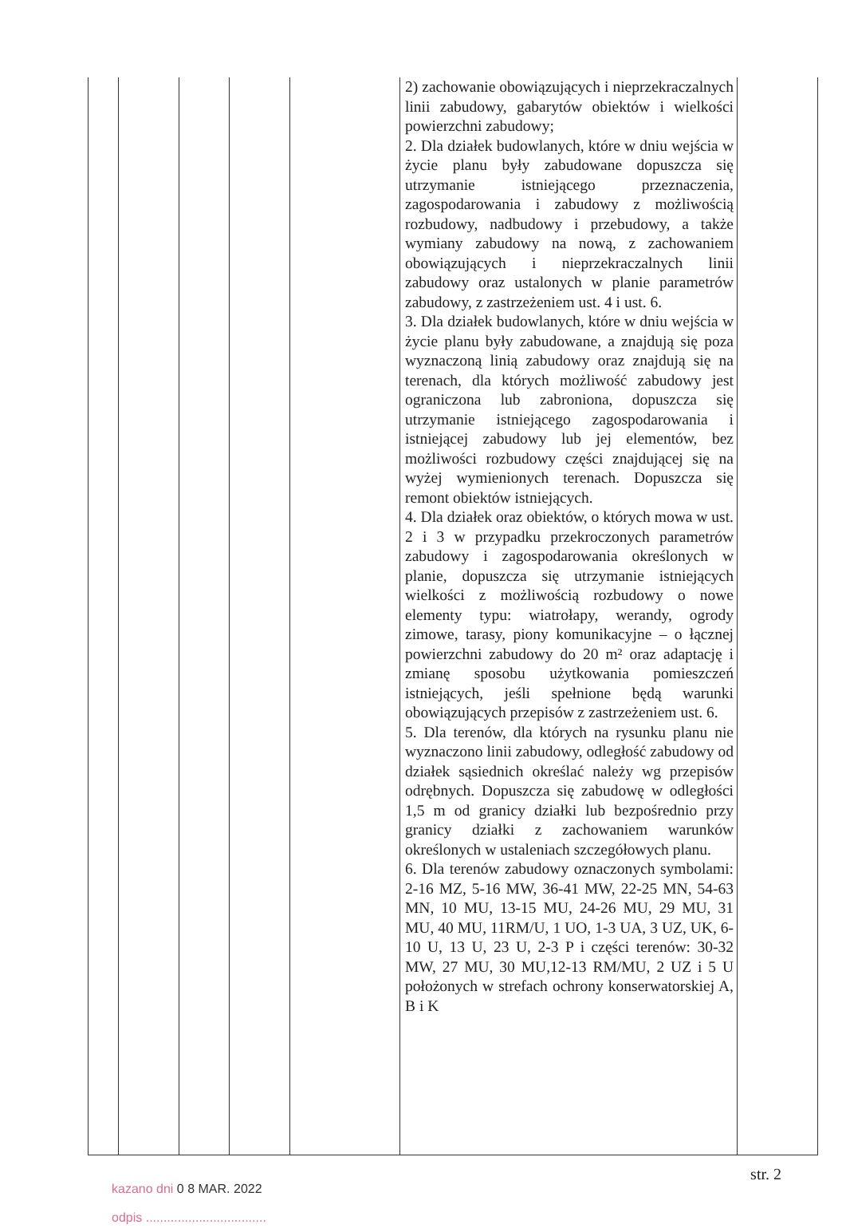| | | | | | 2) zachowanie obowiązujących i nieprzekraczalnych linii zabudowy, gabarytów obiektów i wielkości powierzchni zabudowy; 2. Dla działek budowlanych, które w dniu wejścia w życie planu były zabudowane dopuszcza się utrzymanie istniejącego przeznaczenia, zagospodarowania i zabudowy z możliwością rozbudowy, nadbudowy i przebudowy, a także wymiany zabudowy na nową, z zachowaniem obowiązujących i nieprzekraczalnych linii zabudowy oraz ustalonych w planie parametrów zabudowy, z zastrzeżeniem ust. 4 i ust. 6. 3. Dla działek budowlanych, które w dniu wejścia w życie planu były zabudowane, a znajdują się poza wyznaczoną linią zabudowy oraz znajdują się na terenach, dla których możliwość zabudowy jest ograniczona lub zabroniona, dopuszcza się utrzymanie istniejącego zagospodarowania i istniejącej zabudowy lub jej elementów, bez możliwości rozbudowy części znajdującej się na wyżej wymienionych terenach. Dopuszcza się remont obiektów istniejących. 4. Dla działek oraz obiektów, o których mowa w ust. 2 i 3 w przypadku przekroczonych parametrów zabudowy i zagospodarowania określonych w planie, dopuszcza się utrzymanie istniejących wielkości z możliwością rozbudowy o nowe elementy typu: wiatrołapy, werandy, ogrody zimowe, tarasy, piony komunikacyjne – o łącznej powierzchni zabudowy do 20 m² oraz adaptację i zmianę sposobu użytkowania pomieszczeń istniejących, jeśli spełnione będą warunki obowiązujących przepisów z zastrzeżeniem ust. 6. 5. Dla terenów, dla których na rysunku planu nie wyznaczono linii zabudowy, odległość zabudowy od działek sąsiednich określać należy wg przepisów odrębnych. Dopuszcza się zabudowę w odległości 1,5 m od granicy działki lub bezpośrednio przy granicy działki z zachowaniem warunków określonych w ustaleniach szczegółowych planu. 6. Dla terenów zabudowy oznaczonych symbolami: 2-16 MZ, 5-16 MW, 36-41 MW, 22-25 MN, 54-63 MN, 10 MU, 13-15 MU, 24-26 MU, 29 MU, 31 MU, 40 MU, 11RM/U, 1 UO, 1-3 UA, 3 UZ, UK, 6-10 U, 13 U, 23 U, 2-3 P i części terenów: 30-32 MW, 27 MU, 30 MU,12-13 RM/MU, 2 UZ i 5 U położonych w strefach ochrony konserwatorskiej A, B i K | |
kazano dni 0 8 MAR. 2022
odpis ..................................
str. 2